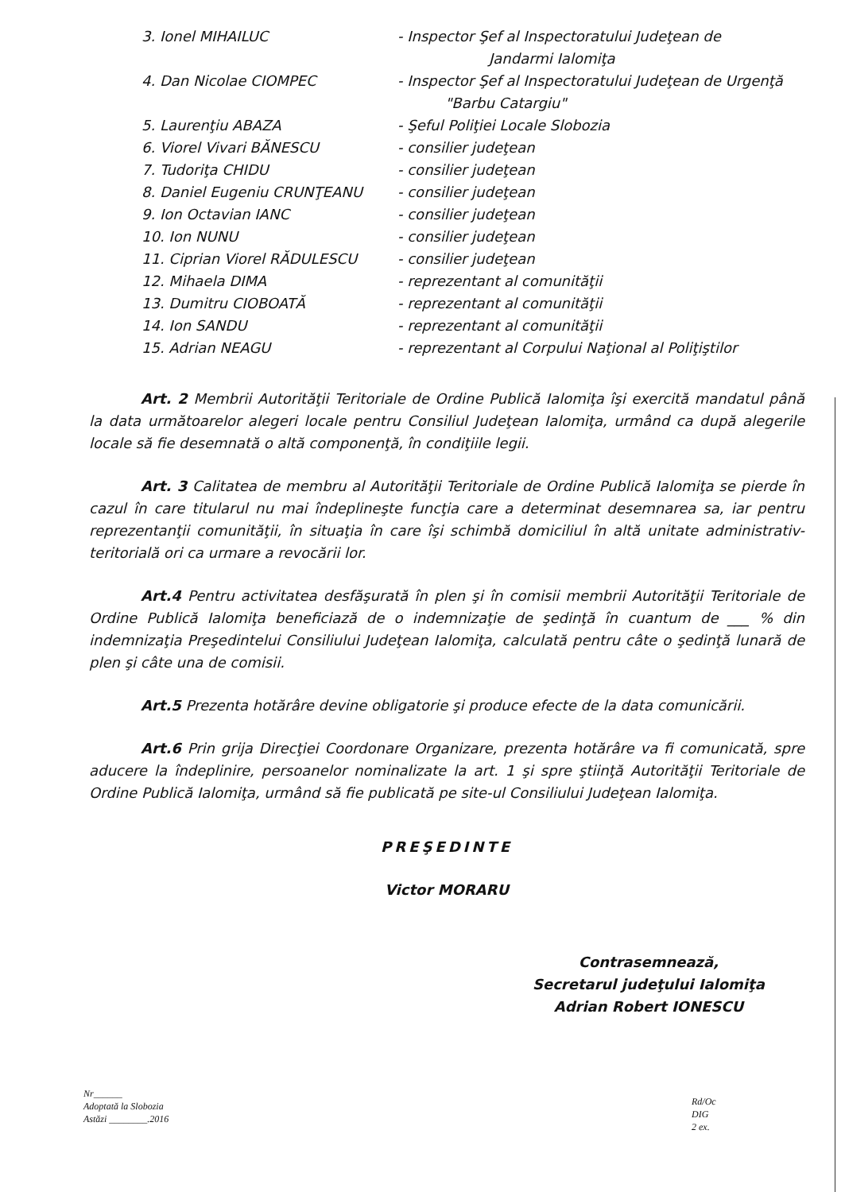| 3. Ionel MIHAILUC | - Inspector Şef al Inspectoratului Judeţean de Jandarmi Ialomiţa |
| 4. Dan Nicolae CIOMPEC | - Inspector Şef al Inspectoratului Judeţean de Urgenţă "Barbu Catargiu" |
| 5. Laurenţiu ABAZA | - Şeful Poliţiei Locale Slobozia |
| 6. Viorel Vivari BĂNESCU | - consilier judeţean |
| 7. Tudoriţa CHIDU | - consilier judeţean |
| 8. Daniel Eugeniu CRUNŢEANU | - consilier judeţean |
| 9. Ion Octavian IANC | - consilier judeţean |
| 10. Ion NUNU | - consilier judeţean |
| 11. Ciprian Viorel RĂDULESCU | - consilier judeţean |
| 12. Mihaela DIMA | - reprezentant al comunităţii |
| 13. Dumitru CIOBOATĂ | - reprezentant al comunităţii |
| 14. Ion SANDU | - reprezentant al comunităţii |
| 15. Adrian NEAGU | - reprezentant al Corpului Naţional al Poliţiştilor |
Art. 2 Membrii Autorităţii Teritoriale de Ordine Publică Ialomiţa îşi exercită mandatul până la data următoarelor alegeri locale pentru Consiliul Judeţean Ialomiţa, urmând ca după alegerile locale să fie desemnată o altă componenţă, în condiţiile legii.
Art. 3 Calitatea de membru al Autorităţii Teritoriale de Ordine Publică Ialomiţa se pierde în cazul în care titularul nu mai îndeplineşte funcţia care a determinat desemnarea sa, iar pentru reprezentanţii comunităţii, în situaţia în care îşi schimbă domiciliul în altă unitate administrativ-teritorială ori ca urmare a revocării lor.
Art.4 Pentru activitatea desfăşurată în plen şi în comisii membrii Autorităţii Teritoriale de Ordine Publică Ialomiţa beneficiază de o indemnizaţie de şedinţă în cuantum de ___ % din indemnizaţia Preşedintelui Consiliului Judeţean Ialomiţa, calculată pentru câte o şedinţă lunară de plen şi câte una de comisii.
Art.5 Prezenta hotărâre devine obligatorie şi produce efecte de la data comunicării.
Art.6 Prin grija Direcţiei Coordonare Organizare, prezenta hotărâre va fi comunicată, spre aducere la îndeplinire, persoanelor nominalizate la art. 1 şi spre ştiinţă Autorităţii Teritoriale de Ordine Publică Ialomiţa, urmând să fie publicată pe site-ul Consiliului Judeţean Ialomiţa.
PREŞEDINTE
Victor MORARU
Contrasemnează,
Secretarul judeţului Ialomiţa
Adrian Robert IONESCU
Nr______
Adoptată la Slobozia
Astăzi ________.2016
Rd/Oc
DIG
2 ex.